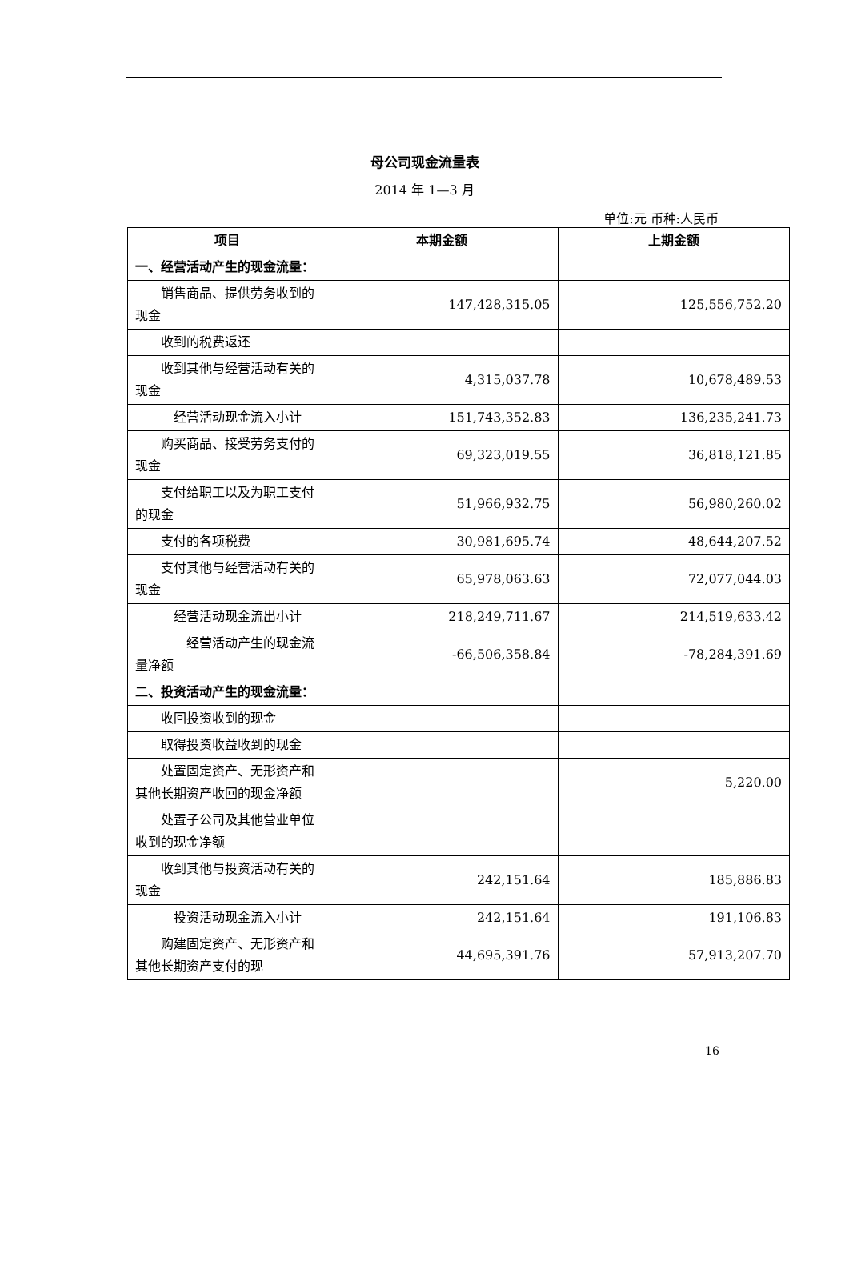母公司现金流量表
2014 年 1—3 月
单位:元 币种:人民币
| 项目 | 本期金额 | 上期金额 |
| --- | --- | --- |
| 一、经营活动产生的现金流量： | | |
| 销售商品、提供劳务收到的现金 | 147,428,315.05 | 125,556,752.20 |
| 收到的税费返还 | | |
| 收到其他与经营活动有关的现金 | 4,315,037.78 | 10,678,489.53 |
| 经营活动现金流入小计 | 151,743,352.83 | 136,235,241.73 |
| 购买商品、接受劳务支付的现金 | 69,323,019.55 | 36,818,121.85 |
| 支付给职工以及为职工支付的现金 | 51,966,932.75 | 56,980,260.02 |
| 支付的各项税费 | 30,981,695.74 | 48,644,207.52 |
| 支付其他与经营活动有关的现金 | 65,978,063.63 | 72,077,044.03 |
| 经营活动现金流出小计 | 218,249,711.67 | 214,519,633.42 |
| 经营活动产生的现金流量净额 | -66,506,358.84 | -78,284,391.69 |
| 二、投资活动产生的现金流量： | | |
| 收回投资收到的现金 | | |
| 取得投资收益收到的现金 | | |
| 处置固定资产、无形资产和其他长期资产收回的现金净额 | | 5,220.00 |
| 处置子公司及其他营业单位收到的现金净额 | | |
| 收到其他与投资活动有关的现金 | 242,151.64 | 185,886.83 |
| 投资活动现金流入小计 | 242,151.64 | 191,106.83 |
| 购建固定资产、无形资产和其他长期资产支付的现 | 44,695,391.76 | 57,913,207.70 |
16